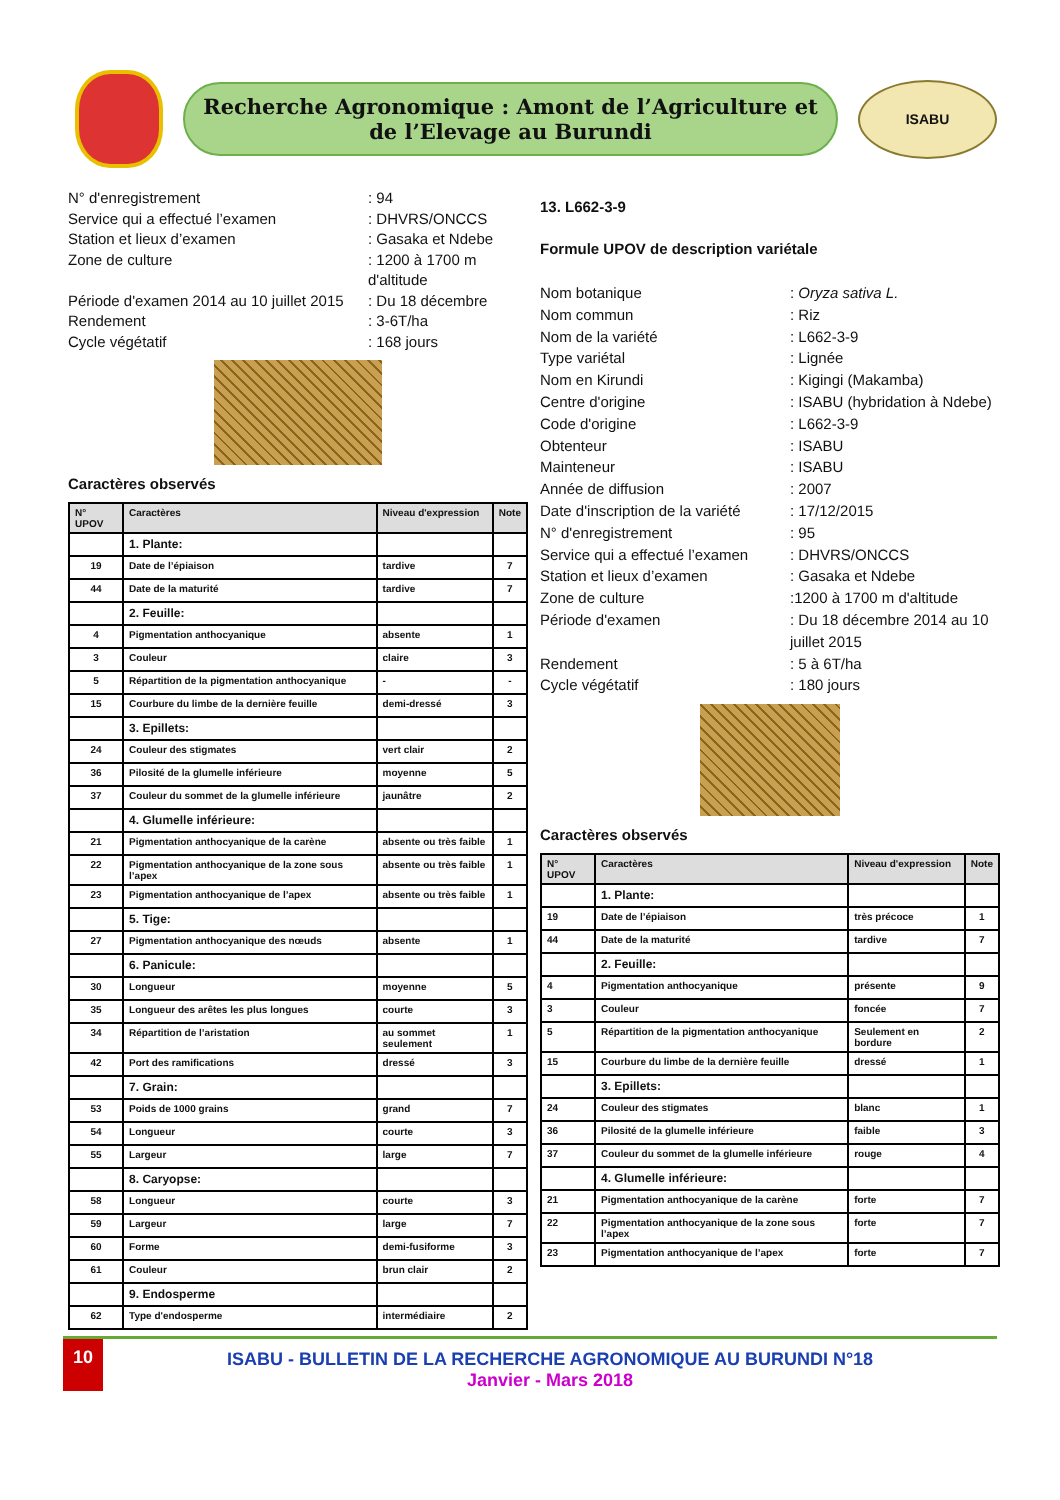Recherche Agronomique : Amont de l’Agriculture et
de l’Elevage au Burundi
ISABU
N° d'enregistrement
: 94
Service qui a effectué l’examen
: DHVRS/ONCCS
Station et lieux d’examen
: Gasaka et Ndebe
Zone de culture
: 1200 à 1700 m d'altitude
Période d'examen 2014 au 10 juillet 2015
: Du 18 décembre
Rendement
: 3-6T/ha
Cycle végétatif
: 168 jours
Caractères observés
| N° UPOV | Caractères | Niveau d'expression | Note |
| --- | --- | --- | --- |
| | 1. Plante: | | |
| 19 | Date de l’épiaison | tardive | 7 |
| 44 | Date de la maturité | tardive | 7 |
| | 2. Feuille: | | |
| 4 | Pigmentation anthocyanique | absente | 1 |
| 3 | Couleur | claire | 3 |
| 5 | Répartition de la pigmentation anthocyanique | - | - |
| 15 | Courbure du limbe de la dernière feuille | demi-dressé | 3 |
| | 3. Epillets: | | |
| 24 | Couleur des stigmates | vert clair | 2 |
| 36 | Pilosité de la glumelle inférieure | moyenne | 5 |
| 37 | Couleur du sommet de la glumelle inférieure | jaunâtre | 2 |
| | 4. Glumelle inférieure: | | |
| 21 | Pigmentation anthocyanique de la carène | absente ou très faible | 1 |
| 22 | Pigmentation anthocyanique de la zone sous l’apex | absente ou très faible | 1 |
| 23 | Pigmentation anthocyanique de l’apex | absente ou très faible | 1 |
| | 5. Tige: | | |
| 27 | Pigmentation anthocyanique des nœuds | absente | 1 |
| | 6. Panicule: | | |
| 30 | Longueur | moyenne | 5 |
| 35 | Longueur des arêtes les plus longues | courte | 3 |
| 34 | Répartition de l’aristation | au sommet seulement | 1 |
| 42 | Port des ramifications | dressé | 3 |
| | 7. Grain: | | |
| 53 | Poids de 1000 grains | grand | 7 |
| 54 | Longueur | courte | 3 |
| 55 | Largeur | large | 7 |
| | 8. Caryopse: | | |
| 58 | Longueur | courte | 3 |
| 59 | Largeur | large | 7 |
| 60 | Forme | demi-fusiforme | 3 |
| 61 | Couleur | brun clair | 2 |
| | 9. Endosperme | | |
| 62 | Type d'endosperme | intermédiaire | 2 |
13. L662-3-9
Formule UPOV de description variétale
Nom botanique
: Oryza sativa L.
Nom commun
: Riz
Nom de la variété
: L662-3-9
Type variétal
: Lignée
Nom en Kirundi
: Kigingi (Makamba)
Centre d'origine
: ISABU (hybridation à Ndebe)
Code d'origine
: L662-3-9
Obtenteur
: ISABU
Mainteneur
: ISABU
Année de diffusion
: 2007
Date d'inscription de la variété
: 17/12/2015
N° d'enregistrement
: 95
Service qui a effectué l’examen
: DHVRS/ONCCS
Station et lieux d’examen
: Gasaka et Ndebe
Zone de culture
:1200 à 1700 m d'altitude
Période d'examen
: Du 18 décembre 2014 au 10 juillet 2015
Rendement
: 5 à 6T/ha
Cycle végétatif
: 180 jours
Caractères observés
| N° UPOV | Caractères | Niveau d'expression | Note |
| --- | --- | --- | --- |
| | 1. Plante: | | |
| 19 | Date de l’épiaison | très précoce | 1 |
| 44 | Date de la maturité | tardive | 7 |
| | 2. Feuille: | | |
| 4 | Pigmentation anthocyanique | présente | 9 |
| 3 | Couleur | foncée | 7 |
| 5 | Répartition de la pigmentation anthocyanique | Seulement en bordure | 2 |
| 15 | Courbure du limbe de la dernière feuille | dressé | 1 |
| | 3. Epillets: | | |
| 24 | Couleur des stigmates | blanc | 1 |
| 36 | Pilosité de la glumelle inférieure | faible | 3 |
| 37 | Couleur du sommet de la glumelle inférieure | rouge | 4 |
| | 4. Glumelle inférieure: | | |
| 21 | Pigmentation anthocyanique de la carène | forte | 7 |
| 22 | Pigmentation anthocyanique de la zone sous l’apex | forte | 7 |
| 23 | Pigmentation anthocyanique de l’apex | forte | 7 |
10 ISABU - BULLETIN DE LA RECHERCHE AGRONOMIQUE AU BURUNDI N°18
Janvier - Mars 2018